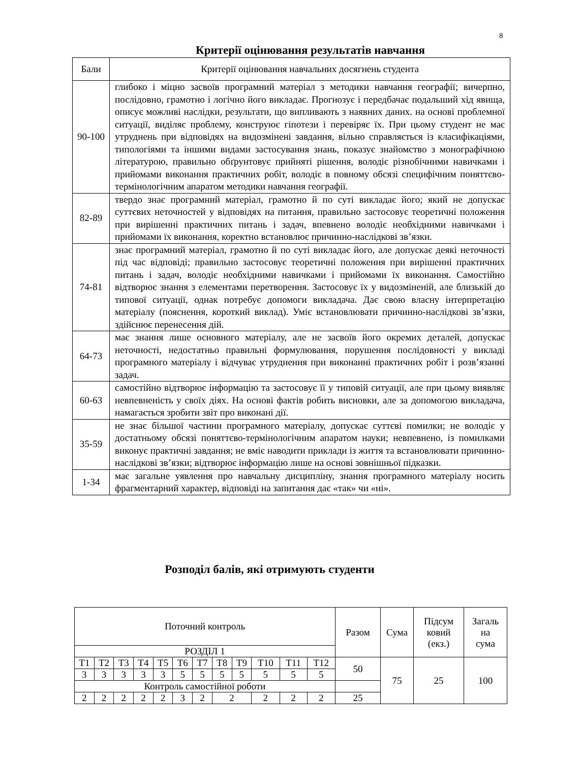8
Критерії оцінювання результатів навчання
| Бали | Критерії оцінювання навчальних досягнень студента |
| --- | --- |
| 90-100 | глибоко і міцно засвоїв програмний матеріал з методики навчання географії; вичерпно, послідовно, грамотно і логічно його викладає. Прогнозує і передбачає подальший хід явища, описує можливі наслідки, результати, що випливають з наявних даних. на основі проблемної ситуації, виділяє проблему, конструює гіпотези і перевіряє їх. При цьому студент не має утруднень при відповідях на видозмінені завдання, вільно справляється із класифікаціями, типологіями та іншими видами застосування знань, показує знайомство з монографічною літературою, правильно обґрунтовує прийняті рішення, володіє різнобічними навичками і прийомами виконання практичних робіт, володіє в повному обсязі специфічним поняттєво-термінологічним апаратом методики навчання географії. |
| 82-89 | твердо знає програмний матеріал, грамотно й по суті викладає його; який не допускає суттєвих неточностей у відповідях на питання, правильно застосовує теоретичні положення при вирішенні практичних питань і задач, впевнено володіє необхідними навичками і прийомами їх виконання, коректно встановлює причинно-наслідкові зв’язки. |
| 74-81 | знає програмний матеріал, грамотно й по суті викладає його, але допускає деякі неточності під час відповіді; правильно застосовує теоретичні положення при вирішенні практичних питань і задач, володіє необхідними навичками і прийомами їх виконання. Самостійно відтворює знання з елементами перетворення. Застосовує їх у видозміненій, але близькій до типової ситуації, однак потребує допомоги викладача. Дає свою власну інтерпретацію матеріалу (пояснення, короткий виклад). Уміє встановлювати причинно-наслідкові зв’язки, здійснює перенесення дій. |
| 64-73 | має знання лише основного матеріалу, але не засвоїв його окремих деталей, допускає неточності, недостатньо правильні формулювання, порушення послідовності у викладі програмного матеріалу і відчуває утруднення при виконанні практичних робіт і розв’язанні задач. |
| 60-63 | самостійно відтворює інформацію та застосовує її у типовій ситуації, але при цьому виявляє невпевненість у своїх діях. На основі фактів робить висновки, але за допомогою викладача, намагається зробити звіт про виконані дії. |
| 35-59 | не знає більшої частини програмного матеріалу, допускає суттєві помилки; не володіє у достатньому обсязі поняттєво-термінологічним апаратом науки; невпевнено, із помилками виконує практичні завдання; не вміє наводити приклади із життя та встановлювати причинно-наслідкові зв’язки; відтворює інформацію лише на основі зовнішньої підказки. |
| 1-34 | має загальне уявлення про навчальну дисципліну, знання програмного матеріалу носить фрагментарний характер, відповіді на запитання дає «так» чи «ні». |
Розподіл балів, які отримують студенти
| Поточний контроль | | | | | | | | | | | | Разом | Сума | Підсум ковий (екз.) | Загаль на сума |
| РОЗДІЛ 1 | | | | | | | | | | | | | | | |
| T1 | T2 | T3 | T4 | T5 | T6 | T7 | T8 | T9 | T10 | T11 | T12 | 50 | 75 | 25 | 100 |
| 3 | 3 | 3 | 3 | 3 | 5 | 5 | 5 | 5 | 5 | 5 | 5 | | | | |
| Контроль самостійної роботи | | | | | | | | | | | | | | | |
| 2 | 2 | 2 | 2 | 2 | 3 | 2 | 2 | | 2 | 2 | 2 | 25 | | | |